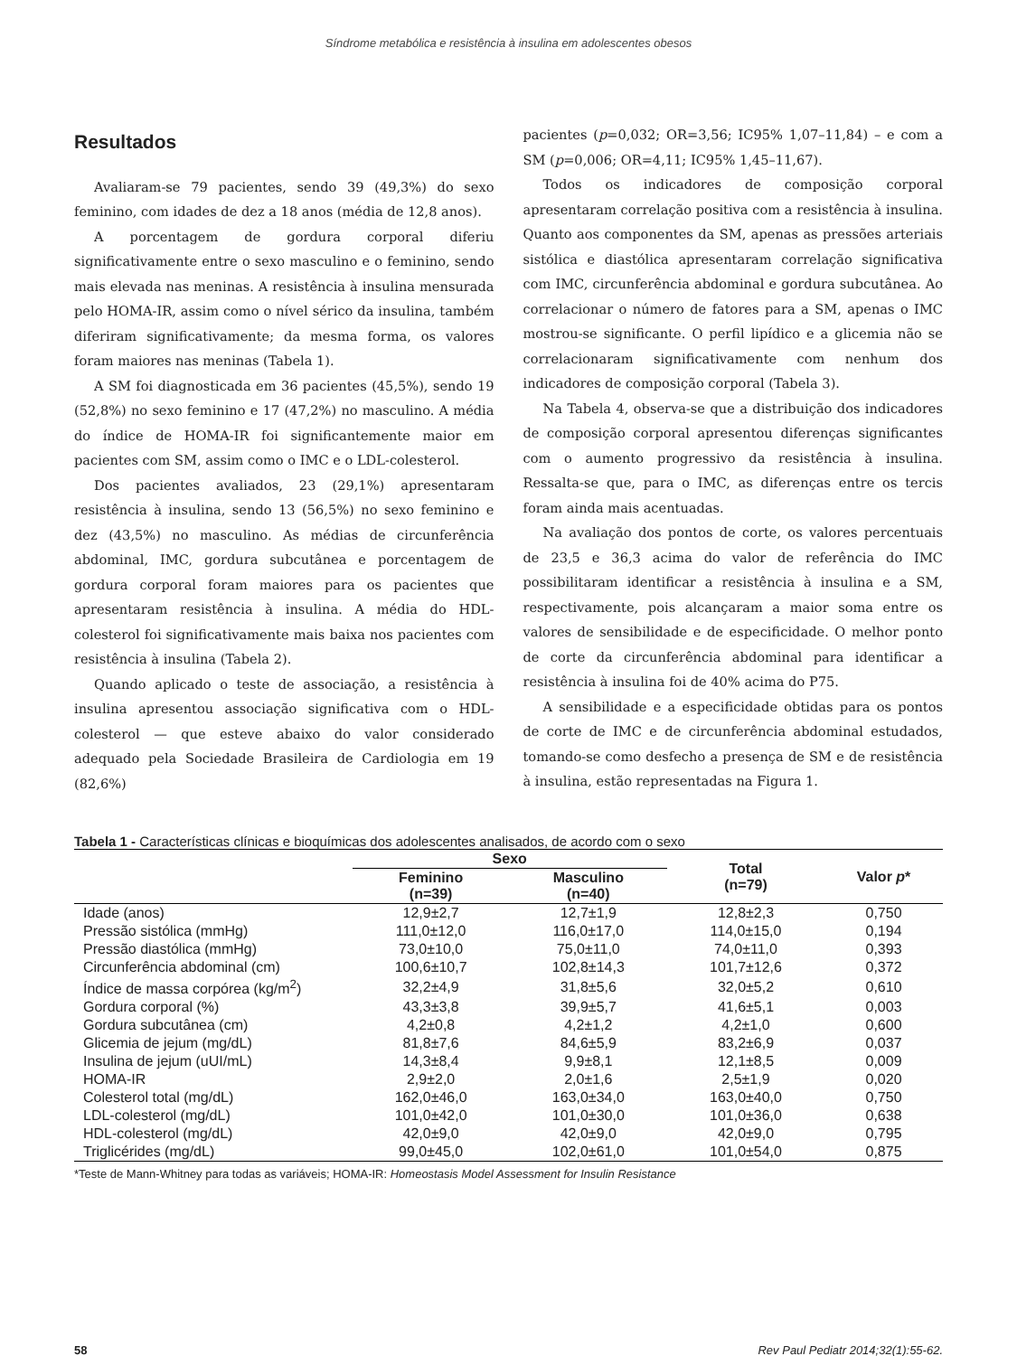Síndrome metabólica e resistência à insulina em adolescentes obesos
Resultados
Avaliaram-se 79 pacientes, sendo 39 (49,3%) do sexo feminino, com idades de dez a 18 anos (média de 12,8 anos).
A porcentagem de gordura corporal diferiu significativamente entre o sexo masculino e o feminino, sendo mais elevada nas meninas. A resistência à insulina mensurada pelo HOMA-IR, assim como o nível sérico da insulina, também diferiram significativamente; da mesma forma, os valores foram maiores nas meninas (Tabela 1).
A SM foi diagnosticada em 36 pacientes (45,5%), sendo 19 (52,8%) no sexo feminino e 17 (47,2%) no masculino. A média do índice de HOMA-IR foi significantemente maior em pacientes com SM, assim como o IMC e o LDL-colesterol.
Dos pacientes avaliados, 23 (29,1%) apresentaram resistência à insulina, sendo 13 (56,5%) no sexo feminino e dez (43,5%) no masculino. As médias de circunferência abdominal, IMC, gordura subcutânea e porcentagem de gordura corporal foram maiores para os pacientes que apresentaram resistência à insulina. A média do HDL-colesterol foi significativamente mais baixa nos pacientes com resistência à insulina (Tabela 2).
Quando aplicado o teste de associação, a resistência à insulina apresentou associação significativa com o HDL-colesterol — que esteve abaixo do valor considerado adequado pela Sociedade Brasileira de Cardiologia em 19 (82,6%)
pacientes (p=0,032; OR=3,56; IC95% 1,07–11,84) – e com a SM (p=0,006; OR=4,11; IC95% 1,45–11,67).
Todos os indicadores de composição corporal apresentaram correlação positiva com a resistência à insulina. Quanto aos componentes da SM, apenas as pressões arteriais sistólica e diastólica apresentaram correlação significativa com IMC, circunferência abdominal e gordura subcutânea. Ao correlacionar o número de fatores para a SM, apenas o IMC mostrou-se significante. O perfil lipídico e a glicemia não se correlacionaram significativamente com nenhum dos indicadores de composição corporal (Tabela 3).
Na Tabela 4, observa-se que a distribuição dos indicadores de composição corporal apresentou diferenças significantes com o aumento progressivo da resistência à insulina. Ressalta-se que, para o IMC, as diferenças entre os tercis foram ainda mais acentuadas.
Na avaliação dos pontos de corte, os valores percentuais de 23,5 e 36,3 acima do valor de referência do IMC possibilitaram identificar a resistência à insulina e a SM, respectivamente, pois alcançaram a maior soma entre os valores de sensibilidade e de especificidade. O melhor ponto de corte da circunferência abdominal para identificar a resistência à insulina foi de 40% acima do P75.
A sensibilidade e a especificidade obtidas para os pontos de corte de IMC e de circunferência abdominal estudados, tomando-se como desfecho a presença de SM e de resistência à insulina, estão representadas na Figura 1.
Tabela 1 - Características clínicas e bioquímicas dos adolescentes analisados, de acordo com o sexo
| | Sexo | | Total (n=79) | Valor p * |
| --- | --- | --- | --- | --- |
| | Feminino (n=39) | Masculino (n=40) | | |
| Idade (anos) | 12,9±2,7 | 12,7±1,9 | 12,8±2,3 | 0,750 |
| Pressão sistólica (mmHg) | 111,0±12,0 | 116,0±17,0 | 114,0±15,0 | 0,194 |
| Pressão diastólica (mmHg) | 73,0±10,0 | 75,0±11,0 | 74,0±11,0 | 0,393 |
| Circunferência abdominal (cm) | 100,6±10,7 | 102,8±14,3 | 101,7±12,6 | 0,372 |
| Índice de massa corpórea (kg/m<sup>2</sup>) | 32,2±4,9 | 31,8±5,6 | 32,0±5,2 | 0,610 |
| Gordura corporal (%) | 43,3±3,8 | 39,9±5,7 | 41,6±5,1 | 0,003 |
| Gordura subcutânea (cm) | 4,2±0,8 | 4,2±1,2 | 4,2±1,0 | 0,600 |
| Glicemia de jejum (mg/dL) | 81,8±7,6 | 84,6±5,9 | 83,2±6,9 | 0,037 |
| Insulina de jejum (uUI/mL) | 14,3±8,4 | 9,9±8,1 | 12,1±8,5 | 0,009 |
| HOMA-IR | 2,9±2,0 | 2,0±1,6 | 2,5±1,9 | 0,020 |
| Colesterol total (mg/dL) | 162,0±46,0 | 163,0±34,0 | 163,0±40,0 | 0,750 |
| LDL-colesterol (mg/dL) | 101,0±42,0 | 101,0±30,0 | 101,0±36,0 | 0,638 |
| HDL-colesterol (mg/dL) | 42,0±9,0 | 42,0±9,0 | 42,0±9,0 | 0,795 |
| Triglicérides (mg/dL) | 99,0±45,0 | 102,0±61,0 | 101,0±54,0 | 0,875 |
*Teste de Mann-Whitney para todas as variáveis; HOMA-IR: Homeostasis Model Assessment for Insulin Resistance
58 Rev Paul Pediatr 2014;32(1):55-62.